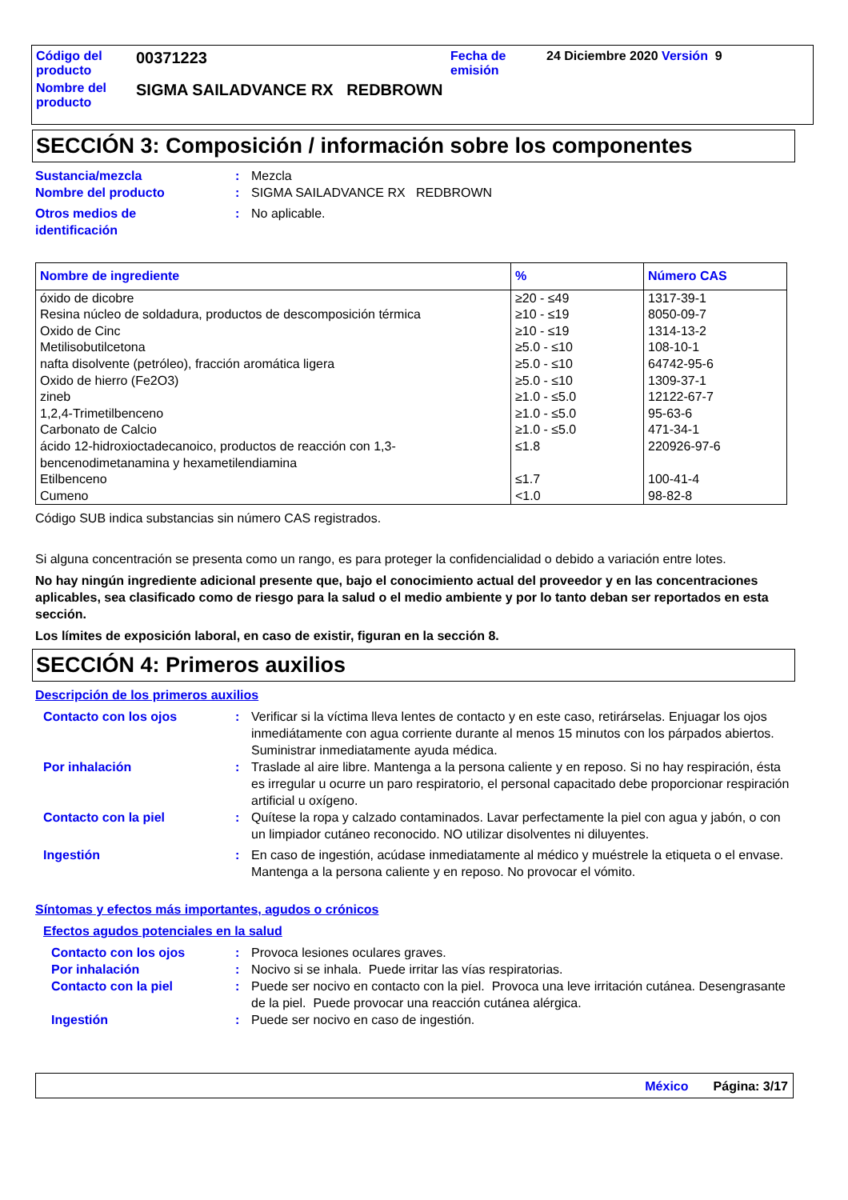Código del
producto
00371223
Fecha de
emisión
24 Diciembre 2020 Versión 9
Nombre del
producto
SIGMA SAILADVANCE RX REDBROWN
SECCIÓN 3: Composición / información sobre los componentes
Sustancia/mezcla : Mezcla
Nombre del producto : SIGMA SAILADVANCE RX REDBROWN
Otros medios de
identificación
: No aplicable.
| Nombre de ingrediente | % | Número CAS |
| --- | --- | --- |
| óxido de dicobre | ≥20 - ≤49 | 1317-39-1 |
| Resina núcleo de soldadura, productos de descomposición térmica | ≥10 - ≤19 | 8050-09-7 |
| Oxido de Cinc | ≥10 - ≤19 | 1314-13-2 |
| Metilisobutilcetona | ≥5.0 - ≤10 | 108-10-1 |
| nafta disolvente (petróleo), fracción aromática ligera | ≥5.0 - ≤10 | 64742-95-6 |
| Oxido de hierro (Fe2O3) | ≥5.0 - ≤10 | 1309-37-1 |
| zineb | ≥1.0 - ≤5.0 | 12122-67-7 |
| 1,2,4-Trimetilbenceno | ≥1.0 - ≤5.0 | 95-63-6 |
| Carbonato de Calcio | ≥1.0 - ≤5.0 | 471-34-1 |
| ácido 12-hidroxioctadecanoico, productos de reacción con 1,3-bencenodimetanamina y hexametilendiamina | ≤1.8 | 220926-97-6 |
| Etilbenceno | ≤1.7 | 100-41-4 |
| Cumeno | <1.0 | 98-82-8 |
Código SUB indica substancias sin número CAS registrados.
Si alguna concentración se presenta como un rango, es para proteger la confidencialidad o debido a variación entre lotes.
No hay ningún ingrediente adicional presente que, bajo el conocimiento actual del proveedor y en las concentraciones aplicables, sea clasificado como de riesgo para la salud o el medio ambiente y por lo tanto deban ser reportados en esta sección.
Los límites de exposición laboral, en caso de existir, figuran en la sección 8.
SECCIÓN 4: Primeros auxilios
Descripción de los primeros auxilios
Contacto con los ojos : Verificar si la víctima lleva lentes de contacto y en este caso, retirárselas. Enjuagar los ojos inmediátamente con agua corriente durante al menos 15 minutos con los párpados abiertos. Suministrar inmediatamente ayuda médica.
Por inhalación : Traslade al aire libre. Mantenga a la persona caliente y en reposo. Si no hay respiración, ésta es irregular u ocurre un paro respiratorio, el personal capacitado debe proporcionar respiración artificial u oxígeno.
Contacto con la piel : Quítese la ropa y calzado contaminados. Lavar perfectamente la piel con agua y jabón, o con un limpiador cutáneo reconocido. NO utilizar disolventes ni diluyentes.
Ingestión : En caso de ingestión, acúdase inmediatamente al médico y muéstrele la etiqueta o el envase. Mantenga a la persona caliente y en reposo. No provocar el vómito.
Síntomas y efectos más importantes, agudos o crónicos
Efectos agudos potenciales en la salud
Contacto con los ojos : Provoca lesiones oculares graves.
Por inhalación : Nocivo si se inhala. Puede irritar las vías respiratorias.
Contacto con la piel : Puede ser nocivo en contacto con la piel. Provoca una leve irritación cutánea. Desengrasante de la piel. Puede provocar una reacción cutánea alérgica.
Ingestión : Puede ser nocivo en caso de ingestión.
México Página: 3/17